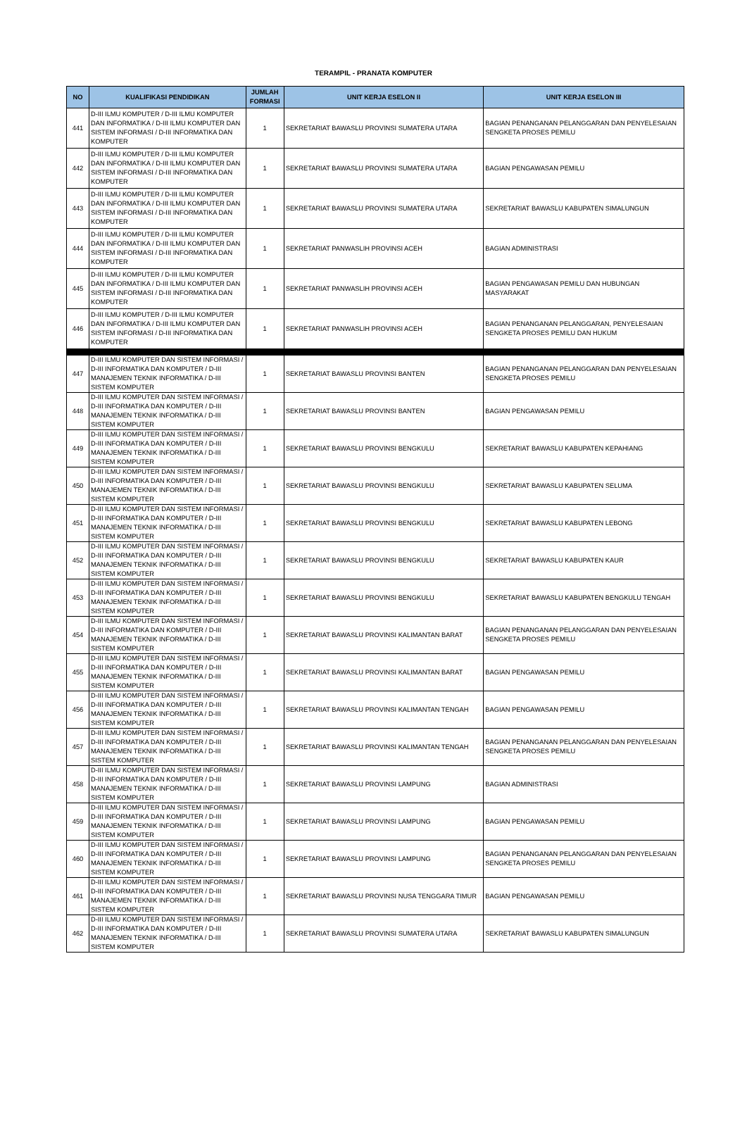TERAMPIL - PRANATA KOMPUTER
| NO | KUALIFIKASI PENDIDIKAN | JUMLAH FORMASI | UNIT KERJA ESELON II | UNIT KERJA ESELON III |
| --- | --- | --- | --- | --- |
| 441 | D-III ILMU KOMPUTER / D-III ILMU KOMPUTER DAN INFORMATIKA / D-III ILMU KOMPUTER DAN SISTEM INFORMASI / D-III INFORMATIKA DAN KOMPUTER | 1 | SEKRETARIAT BAWASLU PROVINSI SUMATERA UTARA | BAGIAN PENANGANAN PELANGGARAN DAN PENYELESAIAN SENGKETA PROSES PEMILU |
| 442 | D-III ILMU KOMPUTER / D-III ILMU KOMPUTER DAN INFORMATIKA / D-III ILMU KOMPUTER DAN SISTEM INFORMASI / D-III INFORMATIKA DAN KOMPUTER | 1 | SEKRETARIAT BAWASLU PROVINSI SUMATERA UTARA | BAGIAN PENGAWASAN PEMILU |
| 443 | D-III ILMU KOMPUTER / D-III ILMU KOMPUTER DAN INFORMATIKA / D-III ILMU KOMPUTER DAN SISTEM INFORMASI / D-III INFORMATIKA DAN KOMPUTER | 1 | SEKRETARIAT BAWASLU PROVINSI SUMATERA UTARA | SEKRETARIAT BAWASLU KABUPATEN SIMALUNGUN |
| 444 | D-III ILMU KOMPUTER / D-III ILMU KOMPUTER DAN INFORMATIKA / D-III ILMU KOMPUTER DAN SISTEM INFORMASI / D-III INFORMATIKA DAN KOMPUTER | 1 | SEKRETARIAT PANWASLIH PROVINSI ACEH | BAGIAN ADMINISTRASI |
| 445 | D-III ILMU KOMPUTER / D-III ILMU KOMPUTER DAN INFORMATIKA / D-III ILMU KOMPUTER DAN SISTEM INFORMASI / D-III INFORMATIKA DAN KOMPUTER | 1 | SEKRETARIAT PANWASLIH PROVINSI ACEH | BAGIAN PENGAWASAN PEMILU DAN HUBUNGAN MASYARAKAT |
| 446 | D-III ILMU KOMPUTER / D-III ILMU KOMPUTER DAN INFORMATIKA / D-III ILMU KOMPUTER DAN SISTEM INFORMASI / D-III INFORMATIKA DAN KOMPUTER | 1 | SEKRETARIAT PANWASLIH PROVINSI ACEH | BAGIAN PENANGANAN PELANGGARAN, PENYELESAIAN SENGKETA PROSES PEMILU DAN HUKUM |
| 447 | D-III ILMU KOMPUTER DAN SISTEM INFORMASI / D-III INFORMATIKA DAN KOMPUTER / D-III MANAJEMEN TEKNIK INFORMATIKA / D-III SISTEM KOMPUTER | 1 | SEKRETARIAT BAWASLU PROVINSI BANTEN | BAGIAN PENANGANAN PELANGGARAN DAN PENYELESAIAN SENGKETA PROSES PEMILU |
| 448 | D-III ILMU KOMPUTER DAN SISTEM INFORMASI / D-III INFORMATIKA DAN KOMPUTER / D-III MANAJEMEN TEKNIK INFORMATIKA / D-III SISTEM KOMPUTER | 1 | SEKRETARIAT BAWASLU PROVINSI BANTEN | BAGIAN PENGAWASAN PEMILU |
| 449 | D-III ILMU KOMPUTER DAN SISTEM INFORMASI / D-III INFORMATIKA DAN KOMPUTER / D-III MANAJEMEN TEKNIK INFORMATIKA / D-III SISTEM KOMPUTER | 1 | SEKRETARIAT BAWASLU PROVINSI BENGKULU | SEKRETARIAT BAWASLU KABUPATEN KEPAHIANG |
| 450 | D-III ILMU KOMPUTER DAN SISTEM INFORMASI / D-III INFORMATIKA DAN KOMPUTER / D-III MANAJEMEN TEKNIK INFORMATIKA / D-III SISTEM KOMPUTER | 1 | SEKRETARIAT BAWASLU PROVINSI BENGKULU | SEKRETARIAT BAWASLU KABUPATEN SELUMA |
| 451 | D-III ILMU KOMPUTER DAN SISTEM INFORMASI / D-III INFORMATIKA DAN KOMPUTER / D-III MANAJEMEN TEKNIK INFORMATIKA / D-III SISTEM KOMPUTER | 1 | SEKRETARIAT BAWASLU PROVINSI BENGKULU | SEKRETARIAT BAWASLU KABUPATEN LEBONG |
| 452 | D-III ILMU KOMPUTER DAN SISTEM INFORMASI / D-III INFORMATIKA DAN KOMPUTER / D-III MANAJEMEN TEKNIK INFORMATIKA / D-III SISTEM KOMPUTER | 1 | SEKRETARIAT BAWASLU PROVINSI BENGKULU | SEKRETARIAT BAWASLU KABUPATEN KAUR |
| 453 | D-III ILMU KOMPUTER DAN SISTEM INFORMASI / D-III INFORMATIKA DAN KOMPUTER / D-III MANAJEMEN TEKNIK INFORMATIKA / D-III SISTEM KOMPUTER | 1 | SEKRETARIAT BAWASLU PROVINSI BENGKULU | SEKRETARIAT BAWASLU KABUPATEN BENGKULU TENGAH |
| 454 | D-III ILMU KOMPUTER DAN SISTEM INFORMASI / D-III INFORMATIKA DAN KOMPUTER / D-III MANAJEMEN TEKNIK INFORMATIKA / D-III SISTEM KOMPUTER | 1 | SEKRETARIAT BAWASLU PROVINSI KALIMANTAN BARAT | BAGIAN PENANGANAN PELANGGARAN DAN PENYELESAIAN SENGKETA PROSES PEMILU |
| 455 | D-III ILMU KOMPUTER DAN SISTEM INFORMASI / D-III INFORMATIKA DAN KOMPUTER / D-III MANAJEMEN TEKNIK INFORMATIKA / D-III SISTEM KOMPUTER | 1 | SEKRETARIAT BAWASLU PROVINSI KALIMANTAN BARAT | BAGIAN PENGAWASAN PEMILU |
| 456 | D-III ILMU KOMPUTER DAN SISTEM INFORMASI / D-III INFORMATIKA DAN KOMPUTER / D-III MANAJEMEN TEKNIK INFORMATIKA / D-III SISTEM KOMPUTER | 1 | SEKRETARIAT BAWASLU PROVINSI KALIMANTAN TENGAH | BAGIAN PENGAWASAN PEMILU |
| 457 | D-III ILMU KOMPUTER DAN SISTEM INFORMASI / D-III INFORMATIKA DAN KOMPUTER / D-III MANAJEMEN TEKNIK INFORMATIKA / D-III SISTEM KOMPUTER | 1 | SEKRETARIAT BAWASLU PROVINSI KALIMANTAN TENGAH | BAGIAN PENANGANAN PELANGGARAN DAN PENYELESAIAN SENGKETA PROSES PEMILU |
| 458 | D-III ILMU KOMPUTER DAN SISTEM INFORMASI / D-III INFORMATIKA DAN KOMPUTER / D-III MANAJEMEN TEKNIK INFORMATIKA / D-III SISTEM KOMPUTER | 1 | SEKRETARIAT BAWASLU PROVINSI LAMPUNG | BAGIAN ADMINISTRASI |
| 459 | D-III ILMU KOMPUTER DAN SISTEM INFORMASI / D-III INFORMATIKA DAN KOMPUTER / D-III MANAJEMEN TEKNIK INFORMATIKA / D-III SISTEM KOMPUTER | 1 | SEKRETARIAT BAWASLU PROVINSI LAMPUNG | BAGIAN PENGAWASAN PEMILU |
| 460 | D-III ILMU KOMPUTER DAN SISTEM INFORMASI / D-III INFORMATIKA DAN KOMPUTER / D-III MANAJEMEN TEKNIK INFORMATIKA / D-III SISTEM KOMPUTER | 1 | SEKRETARIAT BAWASLU PROVINSI LAMPUNG | BAGIAN PENANGANAN PELANGGARAN DAN PENYELESAIAN SENGKETA PROSES PEMILU |
| 461 | D-III ILMU KOMPUTER DAN SISTEM INFORMASI / D-III INFORMATIKA DAN KOMPUTER / D-III MANAJEMEN TEKNIK INFORMATIKA / D-III SISTEM KOMPUTER | 1 | SEKRETARIAT BAWASLU PROVINSI NUSA TENGGARA TIMUR | BAGIAN PENGAWASAN PEMILU |
| 462 | D-III ILMU KOMPUTER DAN SISTEM INFORMASI / D-III INFORMATIKA DAN KOMPUTER / D-III MANAJEMEN TEKNIK INFORMATIKA / D-III SISTEM KOMPUTER | 1 | SEKRETARIAT BAWASLU PROVINSI SUMATERA UTARA | SEKRETARIAT BAWASLU KABUPATEN SIMALUNGUN |